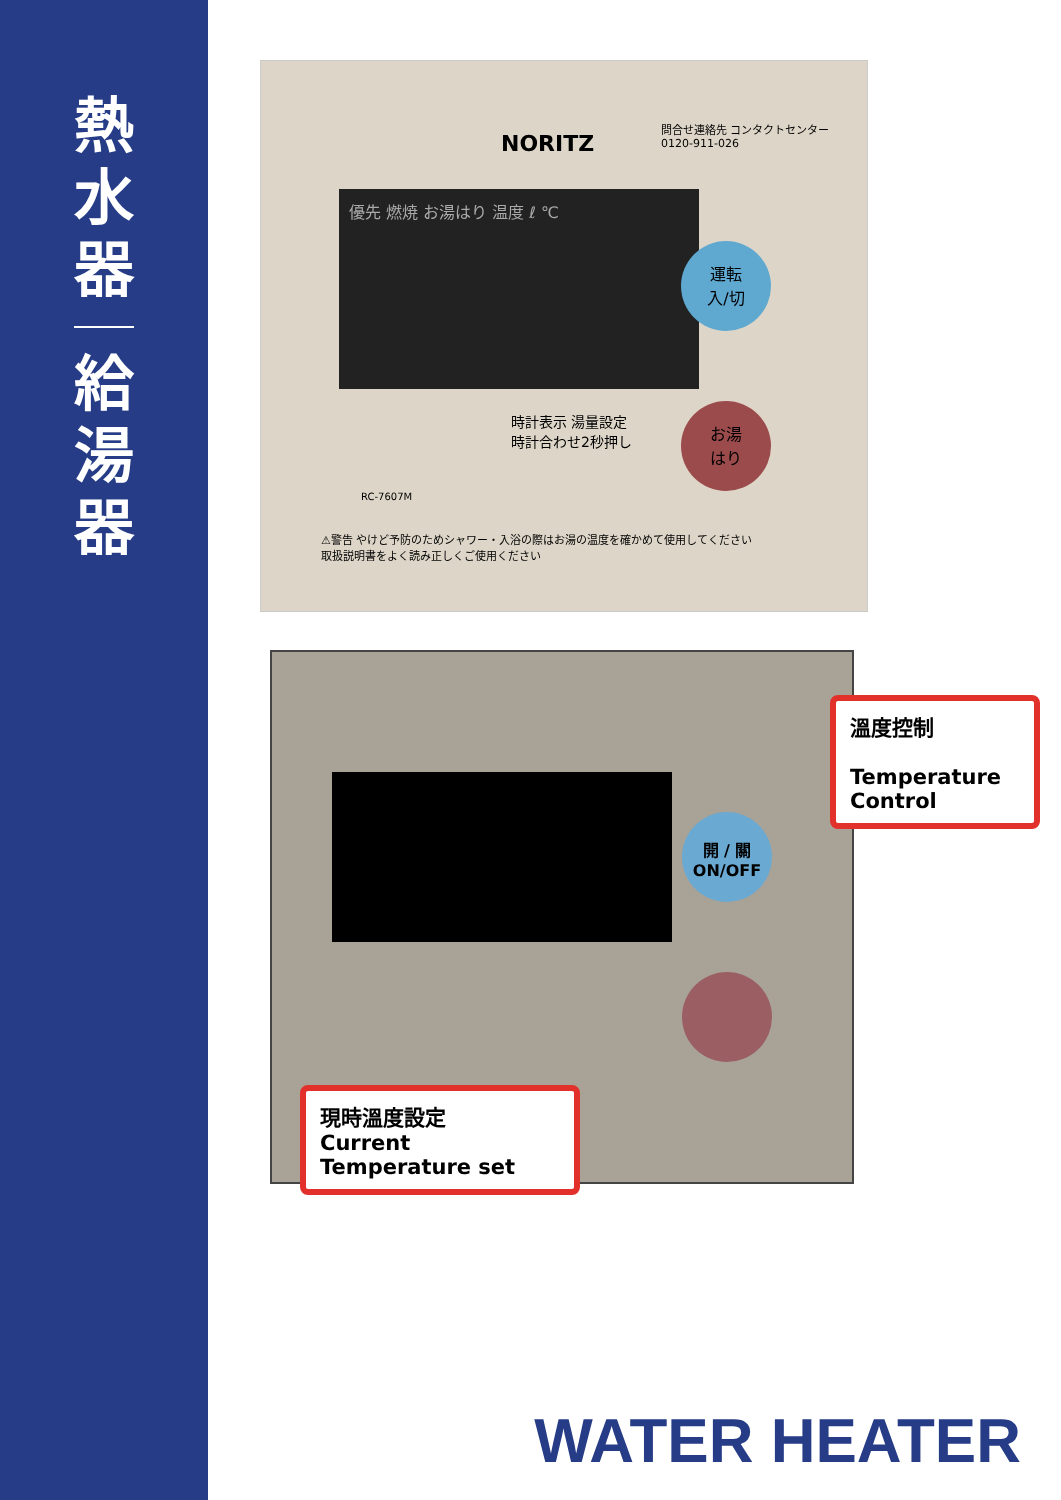熱
水
器
給
湯
器
NORITZ
問合せ連絡先 コンタクトセンター
0120-911-026
優先 燃焼 お湯はり 温度 ℓ ℃
運転
入/切
お湯
はり
時計表示 湯量設定
時計合わせ2秒押し
RC-7607M
⚠警告 やけど予防のためシャワー・入浴の際はお湯の温度を確かめて使用してください
取扱説明書をよく読み正しくご使用ください
開 / 關
ON/OFF
溫度控制
Temperature Control
現時溫度設定
Current Temperature set
WATER HEATER